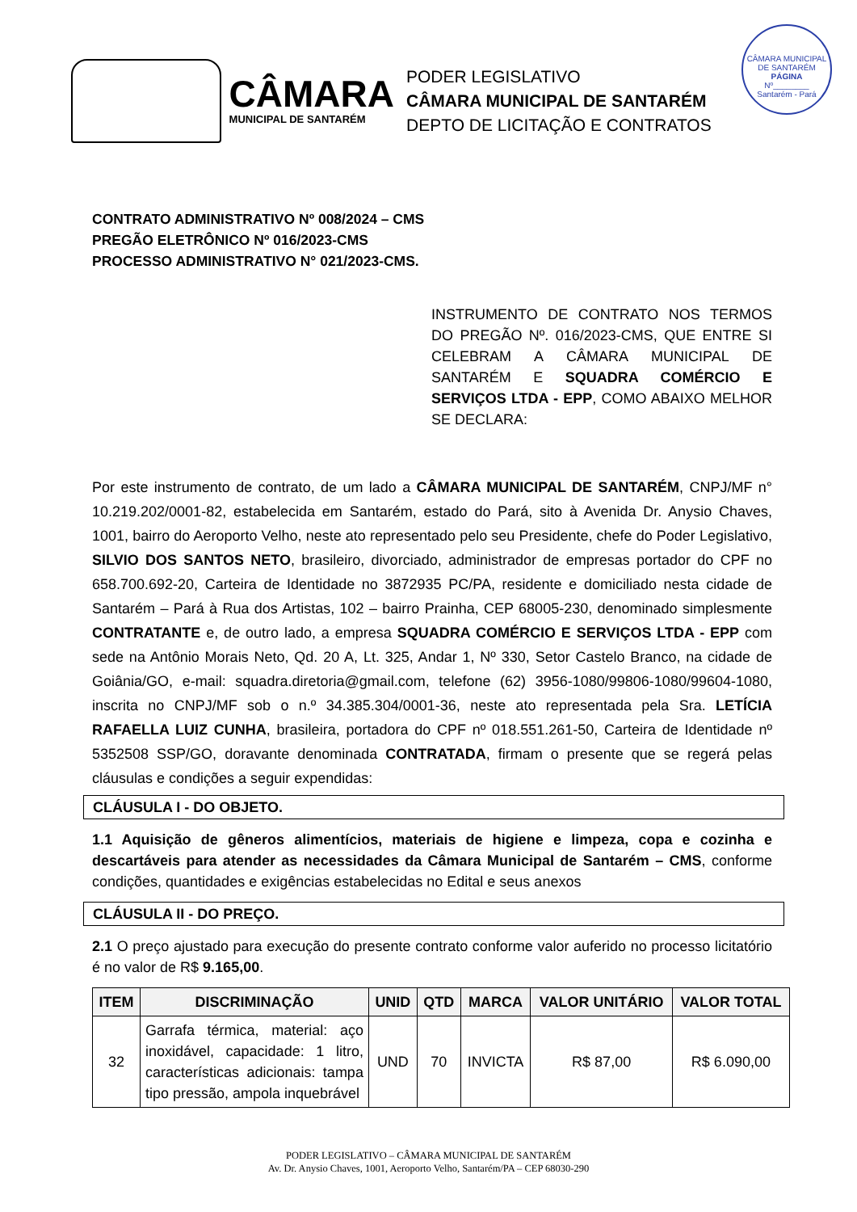CÂMARA
MUNICIPAL DE SANTARÉM
PODER LEGISLATIVO
CÂMARA MUNICIPAL DE SANTARÉM
DEPTO DE LICITAÇÃO E CONTRATOS
CÂMARA MUNICIPAL DE SANTARÉM
PÁGINA
Nº________
Santarém - Pará
CONTRATO ADMINISTRATIVO Nº 008/2024 – CMS
PREGÃO ELETRÔNICO Nº 016/2023-CMS
PROCESSO ADMINISTRATIVO N° 021/2023-CMS.
INSTRUMENTO DE CONTRATO NOS TERMOS DO PREGÃO Nº. 016/2023-CMS, QUE ENTRE SI CELEBRAM A CÂMARA MUNICIPAL DE SANTARÉM E SQUADRA COMÉRCIO E SERVIÇOS LTDA - EPP, COMO ABAIXO MELHOR SE DECLARA:
Por este instrumento de contrato, de um lado a CÂMARA MUNICIPAL DE SANTARÉM, CNPJ/MF n° 10.219.202/0001-82, estabelecida em Santarém, estado do Pará, sito à Avenida Dr. Anysio Chaves, 1001, bairro do Aeroporto Velho, neste ato representado pelo seu Presidente, chefe do Poder Legislativo, SILVIO DOS SANTOS NETO, brasileiro, divorciado, administrador de empresas portador do CPF no 658.700.692-20, Carteira de Identidade no 3872935 PC/PA, residente e domiciliado nesta cidade de Santarém – Pará à Rua dos Artistas, 102 – bairro Prainha, CEP 68005-230, denominado simplesmente CONTRATANTE e, de outro lado, a empresa SQUADRA COMÉRCIO E SERVIÇOS LTDA - EPP com sede na Antônio Morais Neto, Qd. 20 A, Lt. 325, Andar 1, Nº 330, Setor Castelo Branco, na cidade de Goiânia/GO, e-mail: squadra.diretoria@gmail.com, telefone (62) 3956-1080/99806-1080/99604-1080, inscrita no CNPJ/MF sob o n.º 34.385.304/0001-36, neste ato representada pela Sra. LETÍCIA RAFAELLA LUIZ CUNHA, brasileira, portadora do CPF nº 018.551.261-50, Carteira de Identidade nº 5352508 SSP/GO, doravante denominada CONTRATADA, firmam o presente que se regerá pelas cláusulas e condições a seguir expendidas:
CLÁUSULA I - DO OBJETO.
1.1 Aquisição de gêneros alimentícios, materiais de higiene e limpeza, copa e cozinha e descartáveis para atender as necessidades da Câmara Municipal de Santarém – CMS, conforme condições, quantidades e exigências estabelecidas no Edital e seus anexos
CLÁUSULA II - DO PREÇO.
2.1 O preço ajustado para execução do presente contrato conforme valor auferido no processo licitatório é no valor de R$ 9.165,00.
| ITEM | DISCRIMINAÇÃO | UNID | QTD | MARCA | VALOR UNITÁRIO | VALOR TOTAL |
| --- | --- | --- | --- | --- | --- | --- |
| 32 | Garrafa térmica, material: aço inoxidável, capacidade: 1 litro, características adicionais: tampa tipo pressão, ampola inquebrável | UND | 70 | INVICTA | R$ 87,00 | R$ 6.090,00 |
PODER LEGISLATIVO – CÂMARA MUNICIPAL DE SANTARÉM
Av. Dr. Anysio Chaves, 1001, Aeroporto Velho, Santarém/PA – CEP 68030-290